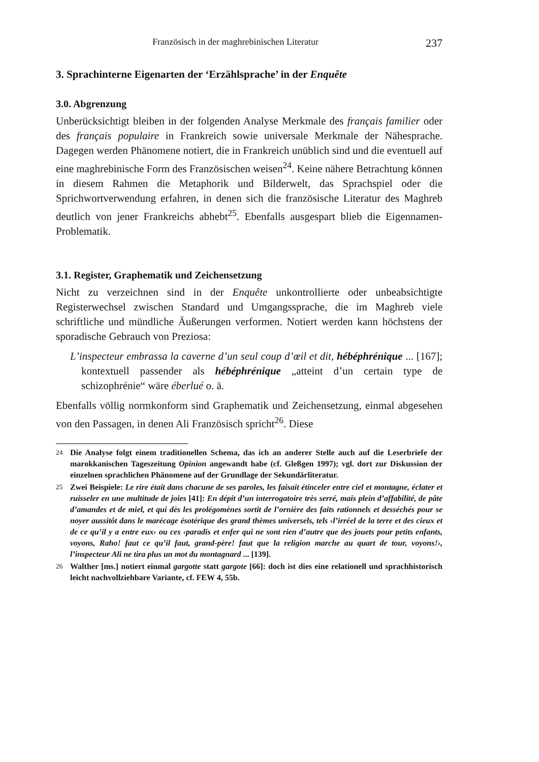Französisch in der maghrebinischen Literatur 237
3. Sprachinterne Eigenarten der ‘Erzählsprache’ in der Enquête
3.0. Abgrenzung
Unberücksichtigt bleiben in der folgenden Analyse Merkmale des français familier oder des français populaire in Frankreich sowie universale Merkmale der Nähesprache. Dagegen werden Phänomene notiert, die in Frankreich unüblich sind und die eventuell auf eine maghrebinische Form des Französischen weisen<sup>24</sup>. Keine nähere Betrachtung können in diesem Rahmen die Metaphorik und Bilderwelt, das Sprachspiel oder die Sprichwortverwendung erfahren, in denen sich die französische Literatur des Maghreb deutlich von jener Frankreichs abhebt<sup>25</sup>. Ebenfalls ausgespart blieb die Eigennamen-Problematik.
3.1. Register, Graphematik und Zeichensetzung
Nicht zu verzeichnen sind in der Enquête unkontrollierte oder unbeabsichtigte Registerwechsel zwischen Standard und Umgangssprache, die im Maghreb viele schriftliche und mündliche Äußerungen verformen. Notiert werden kann höchstens der sporadische Gebrauch von Preziosa:
L’inspecteur embrassa la caverne d’un seul coup d’œil et dit, hébéphrénique ... [167]; kontextuell passender als hébéphrénique „atteint d’un certain type de schizophrénie“ wäre éberlué o. ä.
Ebenfalls völlig normkonform sind Graphematik und Zeichensetzung, einmal abgesehen von den Passagen, in denen Ali Französisch spricht<sup>26</sup>. Diese
<sup>24</sup> Die Analyse folgt einem traditionellen Schema, das ich an anderer Stelle auch auf die Leserbriefe der marokkanischen Tageszeitung Opinion angewandt habe (cf. Gleßgen 1997); vgl. dort zur Diskussion der einzelnen sprachlichen Phänomene auf der Grundlage der Sekundärliteratur.
<sup>25</sup> Zwei Beispiele: Le rire était dans chacune de ses paroles, les faisait étinceler entre ciel et montagne, éclater et ruisseler en une multitude de joies [41]: En dépit d’un interrogatoire très serré, mais plein d’affabilité, de pâte d’amandes et de miel, et qui dès les prolégomènes sortit de l’ornière des faits rationnels et desséchés pour se noyer aussitôt dans le marécage ésotérique des grand thèmes universels, tels ‹l’irréel de la terre et des cieux et de ce qu’il y a entre eux› ou ces ‹paradis et enfer qui ne sont rien d’autre que des jouets pour petits enfants, voyons, Raho! faut ce qu’il faut, grand-père! faut que la religion marche au quart de tour, voyons!›, l’inspecteur Ali ne tira plus un mot du montagnard ... [139].
<sup>26</sup> Walther [ms.] notiert einmal gargotte statt gargote [66]: doch ist dies eine relationell und sprachhistorisch leicht nachvollziehbare Variante, cf. FEW 4, 55b.